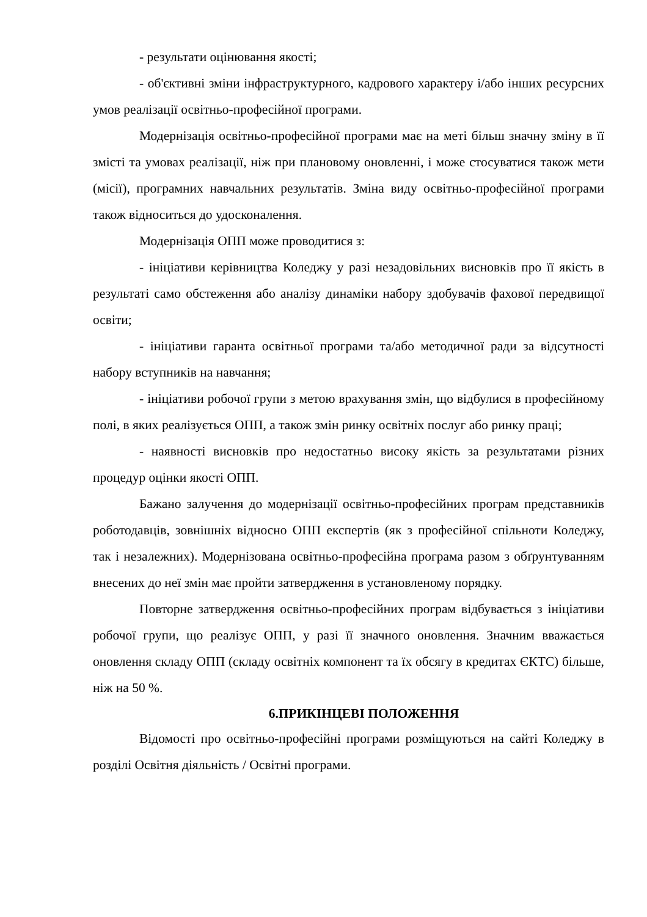- результати оцінювання якості;
- об'єктивні зміни інфраструктурного, кадрового характеру і/або інших ресурсних умов реалізації освітньо-професійної програми.
Модернізація освітньо-професійної програми має на меті більш значну зміну в її змісті та умовах реалізації, ніж при плановому оновленні, і може стосуватися також мети (місії), програмних навчальних результатів. Зміна виду освітньо-професійної програми також відноситься до удосконалення.
Модернізація ОПП може проводитися з:
- ініціативи керівництва Коледжу у разі незадовільних висновків про її якість в результаті само обстеження або аналізу динаміки набору здобувачів фахової передвищої освіти;
- ініціативи гаранта освітньої програми та/або методичної ради за відсутності набору вступників на навчання;
- ініціативи робочої групи з метою врахування змін, що відбулися в професійному полі, в яких реалізується ОПП, а також змін ринку освітніх послуг або ринку праці;
- наявності висновків про недостатньо високу якість за результатами різних процедур оцінки якості ОПП.
Бажано залучення до модернізації освітньо-професійних програм представників роботодавців, зовнішніх відносно ОПП експертів (як з професійної спільноти Коледжу, так і незалежних). Модернізована освітньо-професійна програма разом з обґрунтуванням внесених до неї змін має пройти затвердження в установленому порядку.
Повторне затвердження освітньо-професійних програм відбувається з ініціативи робочої групи, що реалізує ОПП, у разі її значного оновлення. Значним вважається оновлення складу ОПП (складу освітніх компонент та їх обсягу в кредитах ЄКТС) більше, ніж на 50 %.
6.ПРИКІНЦЕВІ ПОЛОЖЕННЯ
Відомості про освітньо-професійні програми розміщуються на сайті Коледжу в розділі Освітня діяльність / Освітні програми.